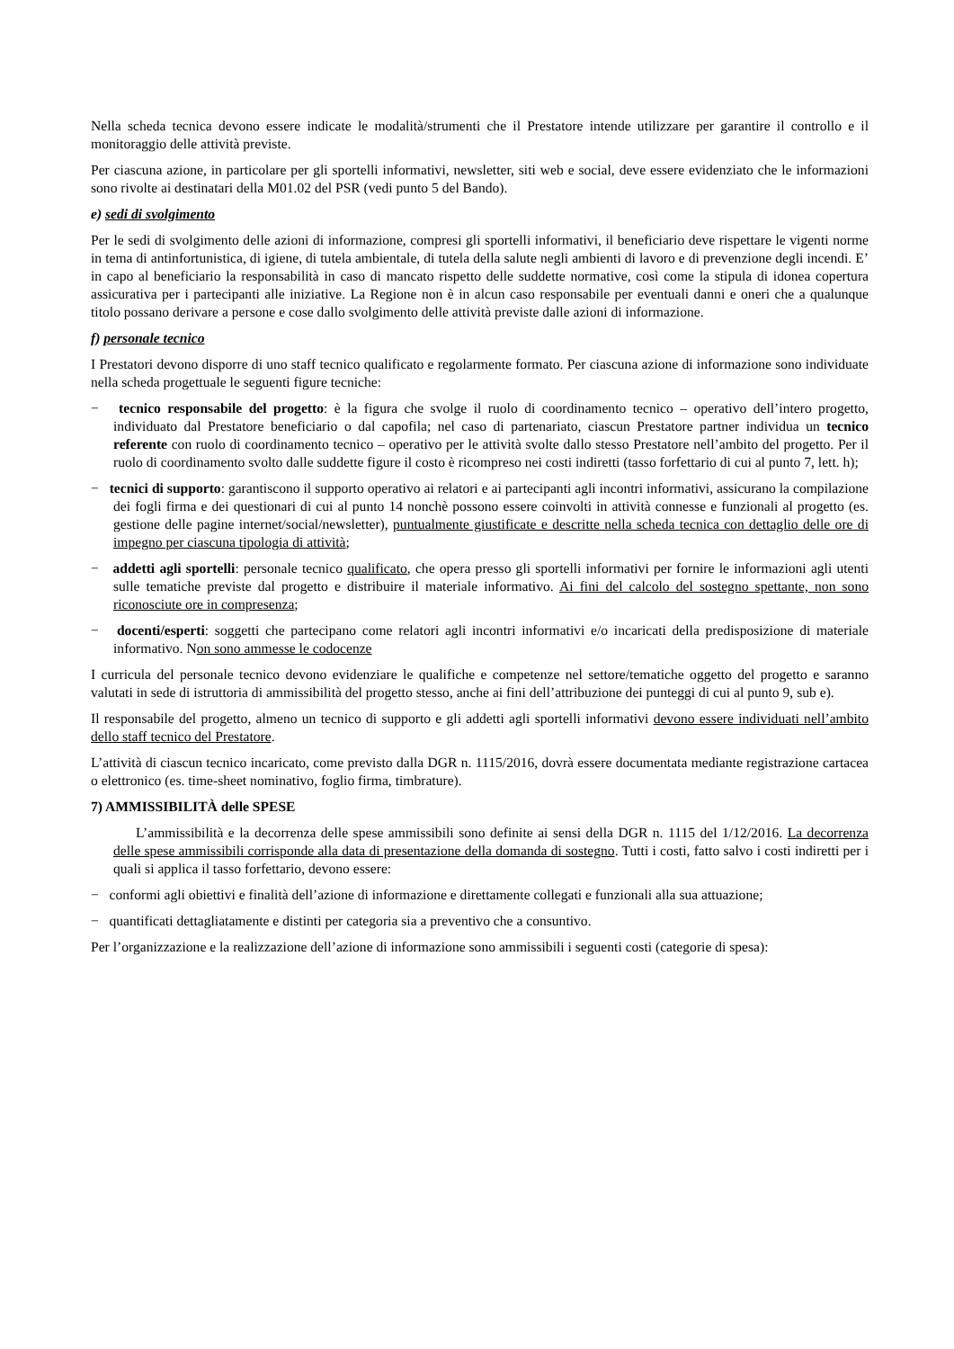Nella scheda tecnica devono essere indicate le modalità/strumenti che il Prestatore intende utilizzare per garantire il controllo e il monitoraggio delle attività previste.
Per ciascuna azione, in particolare per gli sportelli informativi, newsletter, siti web e social, deve essere evidenziato che le informazioni sono rivolte ai destinatari della M01.02 del PSR (vedi punto 5 del Bando).
e) sedi di svolgimento
Per le sedi di svolgimento delle azioni di informazione, compresi gli sportelli informativi, il beneficiario deve rispettare le vigenti norme in tema di antinfortunistica, di igiene, di tutela ambientale, di tutela della salute negli ambienti di lavoro e di prevenzione degli incendi. E’ in capo al beneficiario la responsabilità in caso di mancato rispetto delle suddette normative, così come la stipula di idonea copertura assicurativa per i partecipanti alle iniziative. La Regione non è in alcun caso responsabile per eventuali danni e oneri che a qualunque titolo possano derivare a persone e cose dallo svolgimento delle attività previste dalle azioni di informazione.
f) personale tecnico
I Prestatori devono disporre di uno staff tecnico qualificato e regolarmente formato. Per ciascuna azione di informazione sono individuate nella scheda progettuale le seguenti figure tecniche:
− tecnico responsabile del progetto: è la figura che svolge il ruolo di coordinamento tecnico – operativo dell’intero progetto, individuato dal Prestatore beneficiario o dal capofila; nel caso di partenariato, ciascun Prestatore partner individua un tecnico referente con ruolo di coordinamento tecnico – operativo per le attività svolte dallo stesso Prestatore nell’ambito del progetto. Per il ruolo di coordinamento svolto dalle suddette figure il costo è ricompreso nei costi indiretti (tasso forfettario di cui al punto 7, lett. h);
− tecnici di supporto: garantiscono il supporto operativo ai relatori e ai partecipanti agli incontri informativi, assicurano la compilazione dei fogli firma e dei questionari di cui al punto 14 nonchè possono essere coinvolti in attività connesse e funzionali al progetto (es. gestione delle pagine internet/social/newsletter), puntualmente giustificate e descritte nella scheda tecnica con dettaglio delle ore di impegno per ciascuna tipologia di attività;
− addetti agli sportelli: personale tecnico qualificato, che opera presso gli sportelli informativi per fornire le informazioni agli utenti sulle tematiche previste dal progetto e distribuire il materiale informativo. Ai fini del calcolo del sostegno spettante, non sono riconosciute ore in compresenza;
− docenti/esperti: soggetti che partecipano come relatori agli incontri informativi e/o incaricati della predisposizione di materiale informativo. Non sono ammesse le codocenze
I curricula del personale tecnico devono evidenziare le qualifiche e competenze nel settore/tematiche oggetto del progetto e saranno valutati in sede di istruttoria di ammissibilità del progetto stesso, anche ai fini dell’attribuzione dei punteggi di cui al punto 9, sub e).
Il responsabile del progetto, almeno un tecnico di supporto e gli addetti agli sportelli informativi devono essere individuati nell’ambito dello staff tecnico del Prestatore.
L’attività di ciascun tecnico incaricato, come previsto dalla DGR n. 1115/2016, dovrà essere documentata mediante registrazione cartacea o elettronico (es. time-sheet nominativo, foglio firma, timbrature).
7) AMMISSIBILITÀ delle SPESE
L’ammissibilità e la decorrenza delle spese ammissibili sono definite ai sensi della DGR n. 1115 del 1/12/2016. La decorrenza delle spese ammissibili corrisponde alla data di presentazione della domanda di sostegno. Tutti i costi, fatto salvo i costi indiretti per i quali si applica il tasso forfettario, devono essere:
− conformi agli obiettivi e finalità dell’azione di informazione e direttamente collegati e funzionali alla sua attuazione;
− quantificati dettagliatamente e distinti per categoria sia a preventivo che a consuntivo.
Per l’organizzazione e la realizzazione dell’azione di informazione sono ammissibili i seguenti costi (categorie di spesa):